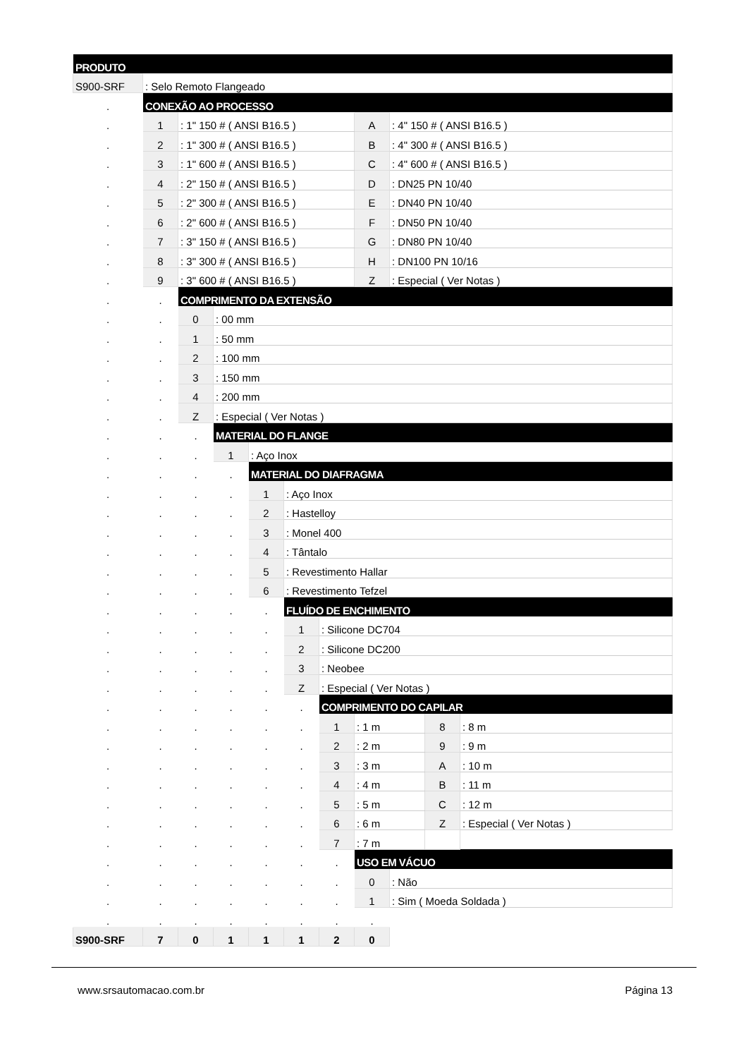| PRODUTO | | | | | | | | | | |
| S900-SRF | : Selo Remoto Flangeado | | | | | | | | | |
| . | CONEXÃO AO PROCESSO | | | | | | | | | |
| . | 1 | : 1" 150 # ( ANSI B16.5 ) | | | | | A | : 4" 150 # ( ANSI B16.5 ) | | |
| . | 2 | : 1" 300 # ( ANSI B16.5 ) | | | | | B | : 4" 300 # ( ANSI B16.5 ) | | |
| . | 3 | : 1" 600 # ( ANSI B16.5 ) | | | | | C | : 4" 600 # ( ANSI B16.5 ) | | |
| . | 4 | : 2" 150 # ( ANSI B16.5 ) | | | | | D | : DN25 PN 10/40 | | |
| . | 5 | : 2" 300 # ( ANSI B16.5 ) | | | | | E | : DN40 PN 10/40 | | |
| . | 6 | : 2" 600 # ( ANSI B16.5 ) | | | | | F | : DN50 PN 10/40 | | |
| . | 7 | : 3" 150 # ( ANSI B16.5 ) | | | | | G | : DN80 PN 10/40 | | |
| . | 8 | : 3" 300 # ( ANSI B16.5 ) | | | | | H | : DN100 PN 10/16 | | |
| . | 9 | : 3" 600 # ( ANSI B16.5 ) | | | | | Z | : Especial ( Ver Notas ) | | |
| . | . | COMPRIMENTO DA EXTENSÃO | | | | | | | | |
| . | . | 0 | : 00 mm | | | | | | | |
| . | . | 1 | : 50 mm | | | | | | | |
| . | . | 2 | : 100 mm | | | | | | | |
| . | . | 3 | : 150 mm | | | | | | | |
| . | . | 4 | : 200 mm | | | | | | | |
| . | . | Z | : Especial ( Ver Notas ) | | | | | | | |
| . | . | . | MATERIAL DO FLANGE | | | | | | | |
| . | . | . | 1 | : Aço Inox | | | | | | |
| . | . | . | . | MATERIAL DO DIAFRAGMA | | | | | | |
| . | . | . | . | 1 | : Aço Inox | | | | | |
| . | . | . | . | 2 | : Hastelloy | | | | | |
| . | . | . | . | 3 | : Monel 400 | | | | | |
| . | . | . | . | 4 | : Tântalo | | | | | |
| . | . | . | . | 5 | : Revestimento Hallar | | | | | |
| . | . | . | . | 6 | : Revestimento Tefzel | | | | | |
| . | . | . | . | . | FLUÍDO DE ENCHIMENTO | | | | | |
| . | . | . | . | . | 1 | : Silicone DC704 | | | | |
| . | . | . | . | . | 2 | : Silicone DC200 | | | | |
| . | . | . | . | . | 3 | : Neobee | | | | |
| . | . | . | . | . | Z | : Especial ( Ver Notas ) | | | | |
| . | . | . | . | . | . | COMPRIMENTO DO CAPILAR | | | | |
| . | . | . | . | . | . | 1 | : 1 m | | 8 | : 8 m |
| . | . | . | . | . | . | 2 | : 2 m | | 9 | : 9 m |
| . | . | . | . | . | . | 3 | : 3 m | | A | : 10 m |
| . | . | . | . | . | . | 4 | : 4 m | | B | : 11 m |
| . | . | . | . | . | . | 5 | : 5 m | | C | : 12 m |
| . | . | . | . | . | . | 6 | : 6 m | | Z | : Especial ( Ver Notas ) |
| . | . | . | . | . | . | 7 | : 7 m | | | |
| . | . | . | . | . | . | . | USO EM VÁCUO | | | |
| . | . | . | . | . | . | . | 0 | : Não | | |
| . | . | . | . | . | . | . | 1 | : Sim ( Moeda Soldada ) | | |
| . | . | . | . | . | . | . | . | | | |
| S900-SRF | 7 | 0 | 1 | 1 | 1 | 2 | 0 | | | |
www.srsautomacao.com.br Página 13